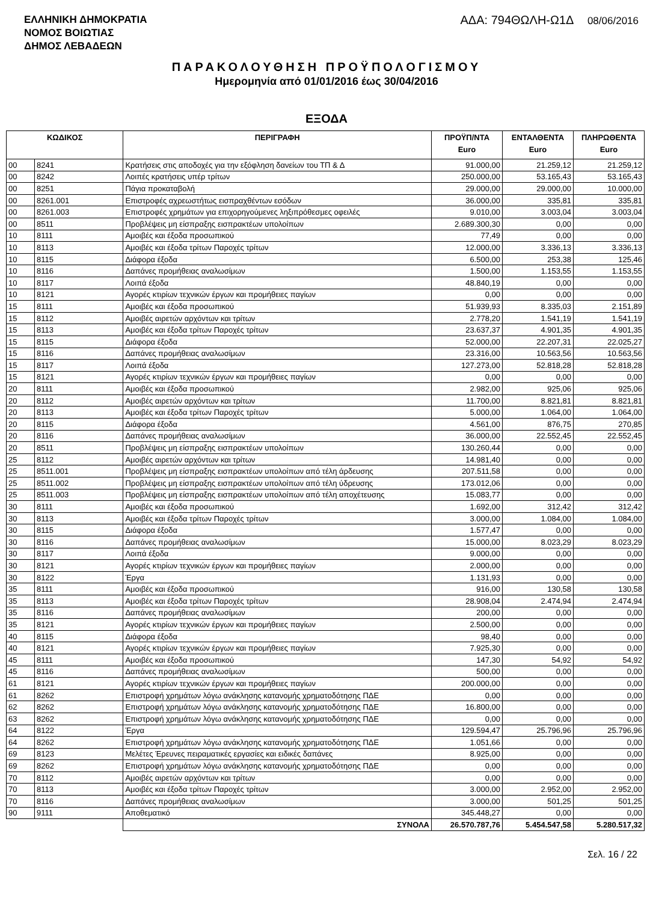ΕΛΛΗΝΙΚΗ ΔΗΜΟΚΡΑΤΙΑ
ΝΟΜΟΣ ΒΟΙΩΤΙΑΣ
ΔΗΜΟΣ ΛΕΒΑΔΕΩΝ
ΑΔΑ: 794ΘΩΛΗ-Ω1Δ 08/06/2016
ΠΑΡΑΚΟΛΟΥΘΗΣΗ ΠΡΟΫΠΟΛΟΓΙΣΜΟΥ
Ημερομηνία από 01/01/2016 έως 30/04/2016
ΕΞΟΔΑ
| ΚΩΔΙΚΟΣ | | ΠΕΡΙΓΡΑΦΗ | ΠΡΟΫΠ/ΝΤΑ Euro | ΕΝΤΑΛΘΕΝΤΑ Euro | ΠΛΗΡΩΘΕΝΤΑ Euro |
| --- | --- | --- | --- | --- | --- |
| 00 | 8241 | Κρατήσεις στις αποδοχές για την εξόφληση δανείων του ΤΠ & Δ | 91.000,00 | 21.259,12 | 21.259,12 |
| 00 | 8242 | Λοιπές κρατήσεις υπέρ τρίτων | 250.000,00 | 53.165,43 | 53.165,43 |
| 00 | 8251 | Πάγια προκαταβολή | 29.000,00 | 29.000,00 | 10.000,00 |
| 00 | 8261.001 | Επιστροφές αχρεωστήτως εισπραχθέντων εσόδων | 36.000,00 | 335,81 | 335,81 |
| 00 | 8261.003 | Επιστροφές χρημάτων για επιχορηγούμενες ληξιπρόθεσμες οφειλές | 9.010,00 | 3.003,04 | 3.003,04 |
| 00 | 8511 | Προβλέψεις μη είσπραξης εισπρακτέων υπολοίπων | 2.689.300,30 | 0,00 | 0,00 |
| 10 | 8111 | Αμοιβές και έξοδα προσωπικού | 77,49 | 0,00 | 0,00 |
| 10 | 8113 | Αμοιβές και έξοδα τρίτων Παροχές τρίτων | 12.000,00 | 3.336,13 | 3.336,13 |
| 10 | 8115 | Διάφορα έξοδα | 6.500,00 | 253,38 | 125,46 |
| 10 | 8116 | Δαπάνες προμήθειας αναλωσίμων | 1.500,00 | 1.153,55 | 1.153,55 |
| 10 | 8117 | Λοιπά έξοδα | 48.840,19 | 0,00 | 0,00 |
| 10 | 8121 | Αγορές κτιρίων τεχνικών έργων και προμήθειες παγίων | 0,00 | 0,00 | 0,00 |
| 15 | 8111 | Αμοιβές και έξοδα προσωπικού | 51.939,93 | 8.335,03 | 2.151,89 |
| 15 | 8112 | Αμοιβές αιρετών αρχόντων και τρίτων | 2.778,20 | 1.541,19 | 1.541,19 |
| 15 | 8113 | Αμοιβές και έξοδα τρίτων Παροχές τρίτων | 23.637,37 | 4.901,35 | 4.901,35 |
| 15 | 8115 | Διάφορα έξοδα | 52.000,00 | 22.207,31 | 22.025,27 |
| 15 | 8116 | Δαπάνες προμήθειας αναλωσίμων | 23.316,00 | 10.563,56 | 10.563,56 |
| 15 | 8117 | Λοιπά έξοδα | 127.273,00 | 52.818,28 | 52.818,28 |
| 15 | 8121 | Αγορές κτιρίων τεχνικών έργων και προμήθειες παγίων | 0,00 | 0,00 | 0,00 |
| 20 | 8111 | Αμοιβές και έξοδα προσωπικού | 2.982,00 | 925,06 | 925,06 |
| 20 | 8112 | Αμοιβές αιρετών αρχόντων και τρίτων | 11.700,00 | 8.821,81 | 8.821,81 |
| 20 | 8113 | Αμοιβές και έξοδα τρίτων Παροχές τρίτων | 5.000,00 | 1.064,00 | 1.064,00 |
| 20 | 8115 | Διάφορα έξοδα | 4.561,00 | 876,75 | 270,85 |
| 20 | 8116 | Δαπάνες προμήθειας αναλωσίμων | 36.000,00 | 22.552,45 | 22.552,45 |
| 20 | 8511 | Προβλέψεις μη είσπραξης εισπρακτέων υπολοίπων | 130.260,44 | 0,00 | 0,00 |
| 25 | 8112 | Αμοιβές αιρετών αρχόντων και τρίτων | 14.981,40 | 0,00 | 0,00 |
| 25 | 8511.001 | Προβλέψεις μη είσπραξης εισπρακτέων υπολοίπων από τέλη άρδευσης | 207.511,58 | 0,00 | 0,00 |
| 25 | 8511.002 | Προβλέψεις μη είσπραξης εισπρακτέων υπολοίπων από τέλη ύδρευσης | 173.012,06 | 0,00 | 0,00 |
| 25 | 8511.003 | Προβλέψεις μη είσπραξης εισπρακτέων υπολοίπων από τέλη αποχέτευσης | 15.083,77 | 0,00 | 0,00 |
| 30 | 8111 | Αμοιβές και έξοδα προσωπικού | 1.692,00 | 312,42 | 312,42 |
| 30 | 8113 | Αμοιβές και έξοδα τρίτων Παροχές τρίτων | 3.000,00 | 1.084,00 | 1.084,00 |
| 30 | 8115 | Διάφορα έξοδα | 1.577,47 | 0,00 | 0,00 |
| 30 | 8116 | Δαπάνες προμήθειας αναλωσίμων | 15.000,00 | 8.023,29 | 8.023,29 |
| 30 | 8117 | Λοιπά έξοδα | 9.000,00 | 0,00 | 0,00 |
| 30 | 8121 | Αγορές κτιρίων τεχνικών έργων και προμήθειες παγίων | 2.000,00 | 0,00 | 0,00 |
| 30 | 8122 | Έργα | 1.131,93 | 0,00 | 0,00 |
| 35 | 8111 | Αμοιβές και έξοδα προσωπικού | 916,00 | 130,58 | 130,58 |
| 35 | 8113 | Αμοιβές και έξοδα τρίτων Παροχές τρίτων | 28.908,04 | 2.474,94 | 2.474,94 |
| 35 | 8116 | Δαπάνες προμήθειας αναλωσίμων | 200,00 | 0,00 | 0,00 |
| 35 | 8121 | Αγορές κτιρίων τεχνικών έργων και προμήθειες παγίων | 2.500,00 | 0,00 | 0,00 |
| 40 | 8115 | Διάφορα έξοδα | 98,40 | 0,00 | 0,00 |
| 40 | 8121 | Αγορές κτιρίων τεχνικών έργων και προμήθειες παγίων | 7.925,30 | 0,00 | 0,00 |
| 45 | 8111 | Αμοιβές και έξοδα προσωπικού | 147,30 | 54,92 | 54,92 |
| 45 | 8116 | Δαπάνες προμήθειας αναλωσίμων | 500,00 | 0,00 | 0,00 |
| 61 | 8121 | Αγορές κτιρίων τεχνικών έργων και προμήθειες παγίων | 200.000,00 | 0,00 | 0,00 |
| 61 | 8262 | Επιστροφή χρημάτων λόγω ανάκλησης κατανομής χρηματοδότησης ΠΔΕ | 0,00 | 0,00 | 0,00 |
| 62 | 8262 | Επιστροφή χρημάτων λόγω ανάκλησης κατανομής χρηματοδότησης ΠΔΕ | 16.800,00 | 0,00 | 0,00 |
| 63 | 8262 | Επιστροφή χρημάτων λόγω ανάκλησης κατανομής χρηματοδότησης ΠΔΕ | 0,00 | 0,00 | 0,00 |
| 64 | 8122 | Έργα | 129.594,47 | 25.796,96 | 25.796,96 |
| 64 | 8262 | Επιστροφή χρημάτων λόγω ανάκλησης κατανομής χρηματοδότησης ΠΔΕ | 1.051,66 | 0,00 | 0,00 |
| 69 | 8123 | Μελέτες Έρευνες πειραματικές εργασίες και ειδικές δαπάνες | 8.925,00 | 0,00 | 0,00 |
| 69 | 8262 | Επιστροφή χρημάτων λόγω ανάκλησης κατανομής χρηματοδότησης ΠΔΕ | 0,00 | 0,00 | 0,00 |
| 70 | 8112 | Αμοιβές αιρετών αρχόντων και τρίτων | 0,00 | 0,00 | 0,00 |
| 70 | 8113 | Αμοιβές και έξοδα τρίτων Παροχές τρίτων | 3.000,00 | 2.952,00 | 2.952,00 |
| 70 | 8116 | Δαπάνες προμήθειας αναλωσίμων | 3.000,00 | 501,25 | 501,25 |
| 90 | 9111 | Αποθεματικό | 345.448,27 | 0,00 | 0,00 |
| | | ΣΥΝΟΛΑ | 26.570.787,76 | 5.454.547,58 | 5.280.517,32 |
Σελ. 16 / 22